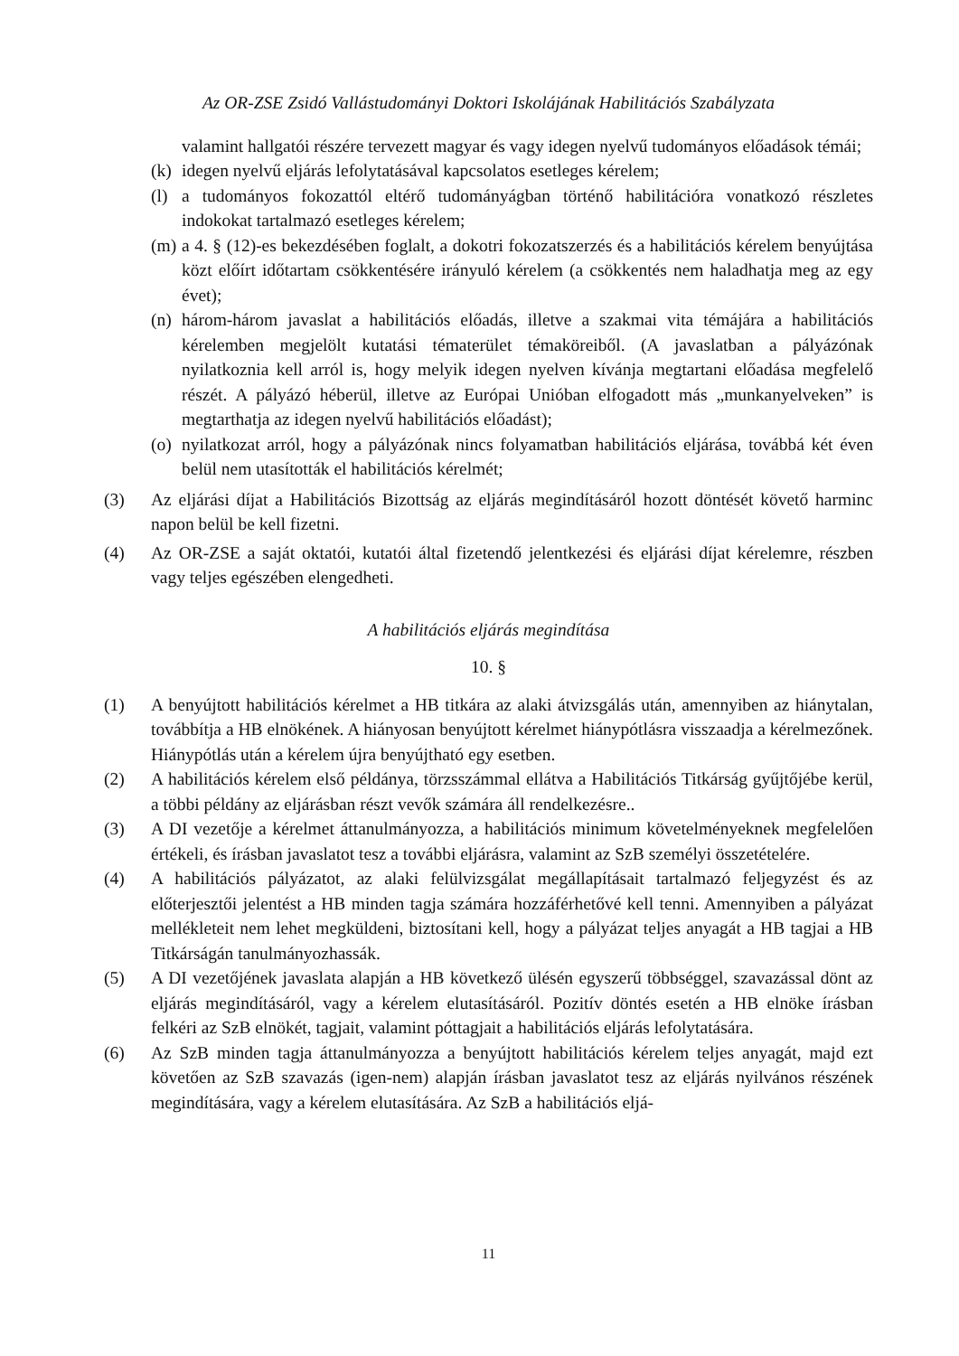Az OR-ZSE Zsidó Vallástudományi Doktori Iskolájának Habilitációs Szabályzata
valamint hallgatói részére tervezett magyar és vagy idegen nyelvű tudományos előadások témái;
(k) idegen nyelvű eljárás lefolytatásával kapcsolatos esetleges kérelem;
(l) a tudományos fokozattól eltérő tudományágban történő habilitációra vonatkozó részletes indokokat tartalmazó esetleges kérelem;
(m) a 4. § (12)-es bekezdésében foglalt, a dokotri fokozatszerzés és a habilitációs kérelem benyújtása közt előírt időtartam csökkentésére irányuló kérelem (a csökkentés nem haladhatja meg az egy évet);
(n) három-három javaslat a habilitációs előadás, illetve a szakmai vita témájára a habilitációs kérelemben megjelölt kutatási tématerület témaköreiből. (A javaslatban a pályázónak nyilatkoznia kell arról is, hogy melyik idegen nyelven kívánja megtartani előadása megfelelő részét. A pályázó héberül, illetve az Európai Unióban elfogadott más „munkanyelveken” is megtarthatja az idegen nyelvű habilitációs előadást);
(o) nyilatkozat arról, hogy a pályázónak nincs folyamatban habilitációs eljárása, továbbá két éven belül nem utasították el habilitációs kérelmét;
(3) Az eljárási díjat a Habilitációs Bizottság az eljárás megindításáról hozott döntését követő harminc napon belül be kell fizetni.
(4) Az OR-ZSE a saját oktatói, kutatói által fizetendő jelentkezési és eljárási díjat kérelemre, részben vagy teljes egészében elengedheti.
A habilitációs eljárás megindítása
10. §
(1) A benyújtott habilitációs kérelmet a HB titkára az alaki átvizsgálás után, amennyiben az hiánytalan, továbbítja a HB elnökének. A hiányosan benyújtott kérelmet hiánypótlásra visszaadja a kérelmezőnek. Hiánypótlás után a kérelem újra benyújtható egy esetben.
(2) A habilitációs kérelem első példánya, törzsszámmal ellátva a Habilitációs Titkárság gyűjtőjébe kerül, a többi példány az eljárásban részt vevők számára áll rendelkezésre..
(3) A DI vezetője a kérelmet áttanulmányozza, a habilitációs minimum követelményeknek megfelelően értékeli, és írásban javaslatot tesz a további eljárásra, valamint az SzB személyi összetételére.
(4) A habilitációs pályázatot, az alaki felülvizsgálat megállapításait tartalmazó feljegyzést és az előterjesztői jelentést a HB minden tagja számára hozzáférhetővé kell tenni. Amennyiben a pályázat mellékleteit nem lehet megküldeni, biztosítani kell, hogy a pályázat teljes anyagát a HB tagjai a HB Titkárságán tanulmányozhassák.
(5) A DI vezetőjének javaslata alapján a HB következő ülésén egyszerű többséggel, szavazással dönt az eljárás megindításáról, vagy a kérelem elutasításáról. Pozitív döntés esetén a HB elnöke írásban felkéri az SzB elnökét, tagjait, valamint póttagjait a habilitációs eljárás lefolytatására.
(6) Az SzB minden tagja áttanulmányozza a benyújtott habilitációs kérelem teljes anyagát, majd ezt követően az SzB szavazás (igen-nem) alapján írásban javaslatot tesz az eljárás nyilvános részének megindítására, vagy a kérelem elutasítására. Az SzB a habilitációs eljá-
11